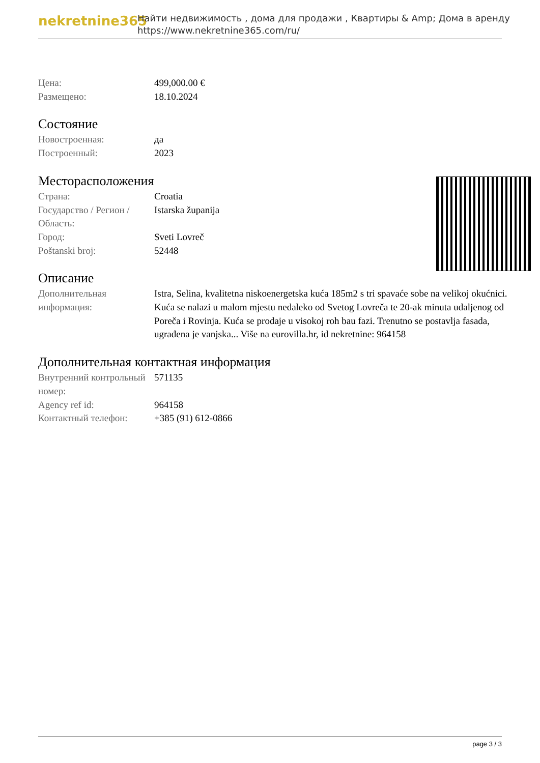nekretnine365
Найти недвижимость , дома для продажи , Квартиры & Amp; Дома в аренду
https://www.nekretnine365.com/ru/
| Цена: | 499,000.00 € |
| Размещено: | 18.10.2024 |
Состояние
| Новостроенная: | да |
| Построенный: | 2023 |
Месторасположения
| Страна: | Croatia |
| Государство / Регион / Область: | Istarska županija |
| Город: | Sveti Lovreč |
| Poštanski broj: | 52448 |
Описание
| Дополнительная информация: | Istra, Selina, kvalitetna niskoenergetska kuća 185m2 s tri spavaće sobe na velikoj okućnici. Kuća se nalazi u malom mjestu nedaleko od Svetog Lovreča te 20-ak minuta udaljenog od Poreča i Rovinja. Kuća se prodaje u visokoj roh bau fazi. Trenutno se postavlja fasada, ugrađena je vanjska... Više na eurovilla.hr, id nekretnine: 964158 |
Дополнительная контактная информация
| Внутренний контрольный номер: | 571135 |
| Agency ref id: | 964158 |
| Контактный телефон: | +385 (91) 612-0866 |
page 3 / 3